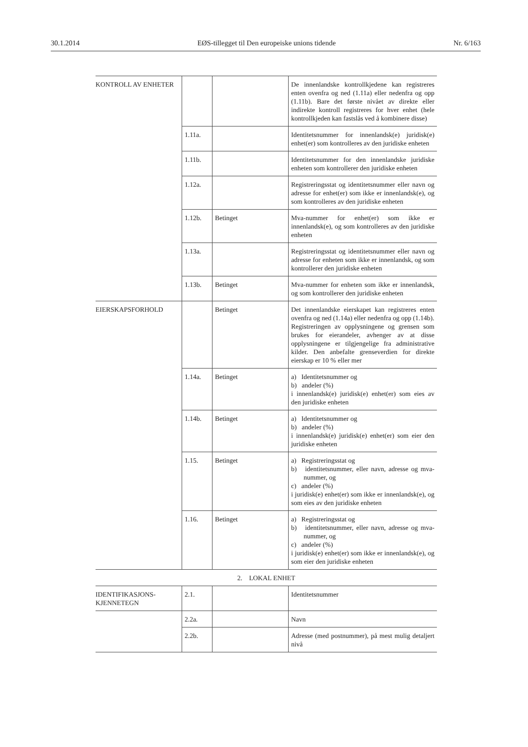30.1.2014 EØS-tillegget til Den europeiske unions tidende Nr. 6/163
| KONTROLL AV ENHETER | | | De innenlandske kontrollkjedene kan registreres enten ovenfra og ned (1.11a) eller nedenfra og opp (1.11b). Bare det første nivået av direkte eller indirekte kontroll registreres for hver enhet (hele kontrollkjeden kan fastslås ved å kombinere disse) |
| | 1.11a. | | Identitetsnummer for innenlandsk(e) juridisk(e) enhet(er) som kontrolleres av den juridiske enheten |
| | 1.11b. | | Identitetsnummer for den innenlandske juridiske enheten som kontrollerer den juridiske enheten |
| | 1.12a. | | Registreringsstat og identitetsnummer eller navn og adresse for enhet(er) som ikke er innenlandsk(e), og som kontrolleres av den juridiske enheten |
| | 1.12b. | Betinget | Mva-nummer for enhet(er) som ikke er innenlandsk(e), og som kontrolleres av den juridiske enheten |
| | 1.13a. | | Registreringsstat og identitetsnummer eller navn og adresse for enheten som ikke er innenlandsk, og som kontrollerer den juridiske enheten |
| | 1.13b. | Betinget | Mva-nummer for enheten som ikke er innenlandsk, og som kontrollerer den juridiske enheten |
| EIERSKAPSFORHOLD | | Betinget | Det innenlandske eierskapet kan registreres enten ovenfra og ned (1.14a) eller nedenfra og opp (1.14b). Registreringen av opplysningene og grensen som brukes for eierandeler, avhenger av at disse opplysningene er tilgjengelige fra administrative kilder. Den anbefalte grenseverdien for direkte eierskap er 10 % eller mer |
| | 1.14a. | Betinget | a) Identitetsnummer og b) andeler (%) i innenlandsk(e) juridisk(e) enhet(er) som eies av den juridiske enheten |
| | 1.14b. | Betinget | a) Identitetsnummer og b) andeler (%) i innenlandsk(e) juridisk(e) enhet(er) som eier den juridiske enheten |
| | 1.15. | Betinget | a) Registreringsstat og b) identitetsnummer, eller navn, adresse og mva-nummer, og c) andeler (%) i juridisk(e) enhet(er) som ikke er innenlandsk(e), og som eies av den juridiske enheten |
| | 1.16. | Betinget | a) Registreringsstat og b) identitetsnummer, eller navn, adresse og mva-nummer, og c) andeler (%) i juridisk(e) enhet(er) som ikke er innenlandsk(e), og som eier den juridiske enheten |
| 2. LOKAL ENHET | | | |
| IDENTIFIKASJONS- KJENNETEGN | 2.1. | | Identitetsnummer |
| | 2.2a. | | Navn |
| | 2.2b. | | Adresse (med postnummer), på mest mulig detaljert nivå |